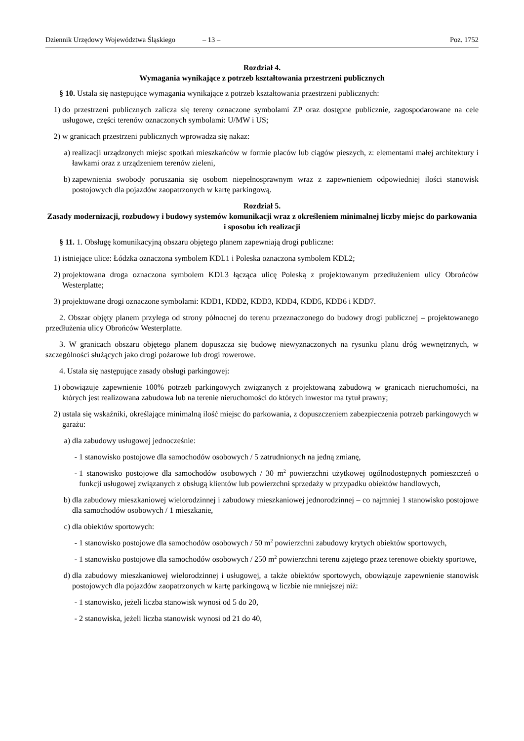Dziennik Urzędowy Województwa Śląskiego – 13 – Poz. 1752
Rozdział 4.
Wymagania wynikające z potrzeb kształtowania przestrzeni publicznych
§ 10. Ustala się następujące wymagania wynikające z potrzeb kształtowania przestrzeni publicznych:
1) do przestrzeni publicznych zalicza się tereny oznaczone symbolami ZP oraz dostępne publicznie, zagospodarowane na cele usługowe, części terenów oznaczonych symbolami: U/MW i US;
2) w granicach przestrzeni publicznych wprowadza się nakaz:
a) realizacji urządzonych miejsc spotkań mieszkańców w formie placów lub ciągów pieszych, z: elementami małej architektury i ławkami oraz z urządzeniem terenów zieleni,
b) zapewnienia swobody poruszania się osobom niepełnosprawnym wraz z zapewnieniem odpowiedniej ilości stanowisk postojowych dla pojazdów zaopatrzonych w kartę parkingową.
Rozdział 5.
Zasady modernizacji, rozbudowy i budowy systemów komunikacji wraz z określeniem minimalnej liczby miejsc do parkowania i sposobu ich realizacji
§ 11. 1. Obsługę komunikacyjną obszaru objętego planem zapewniają drogi publiczne:
1) istniejące ulice: Łódzka oznaczona symbolem KDL1 i Poleska oznaczona symbolem KDL2;
2) projektowana droga oznaczona symbolem KDL3 łącząca ulicę Poleską z projektowanym przedłużeniem ulicy Obrońców Westerplatte;
3) projektowane drogi oznaczone symbolami: KDD1, KDD2, KDD3, KDD4, KDD5, KDD6 i KDD7.
2. Obszar objęty planem przylega od strony północnej do terenu przeznaczonego do budowy drogi publicznej – projektowanego przedłużenia ulicy Obrońców Westerplatte.
3. W granicach obszaru objętego planem dopuszcza się budowę niewyznaczonych na rysunku planu dróg wewnętrznych, w szczególności służących jako drogi pożarowe lub drogi rowerowe.
4. Ustala się następujące zasady obsługi parkingowej:
1) obowiązuje zapewnienie 100% potrzeb parkingowych związanych z projektowaną zabudową w granicach nieruchomości, na których jest realizowana zabudowa lub na terenie nieruchomości do których inwestor ma tytuł prawny;
2) ustala się wskaźniki, określające minimalną ilość miejsc do parkowania, z dopuszczeniem zabezpieczenia potrzeb parkingowych w garażu:
a) dla zabudowy usługowej jednocześnie:
- 1 stanowisko postojowe dla samochodów osobowych / 5 zatrudnionych na jedną zmianę,
- 1 stanowisko postojowe dla samochodów osobowych / 30 m<sup>2</sup> powierzchni użytkowej ogólnodostępnych pomieszczeń o funkcji usługowej związanych z obsługą klientów lub powierzchni sprzedaży w przypadku obiektów handlowych,
b) dla zabudowy mieszkaniowej wielorodzinnej i zabudowy mieszkaniowej jednorodzinnej – co najmniej 1 stanowisko postojowe dla samochodów osobowych / 1 mieszkanie,
c) dla obiektów sportowych:
- 1 stanowisko postojowe dla samochodów osobowych / 50 m<sup>2</sup> powierzchni zabudowy krytych obiektów sportowych,
- 1 stanowisko postojowe dla samochodów osobowych / 250 m<sup>2</sup> powierzchni terenu zajętego przez terenowe obiekty sportowe,
d) dla zabudowy mieszkaniowej wielorodzinnej i usługowej, a także obiektów sportowych, obowiązuje zapewnienie stanowisk postojowych dla pojazdów zaopatrzonych w kartę parkingową w liczbie nie mniejszej niż:
- 1 stanowisko, jeżeli liczba stanowisk wynosi od 5 do 20,
- 2 stanowiska, jeżeli liczba stanowisk wynosi od 21 do 40,